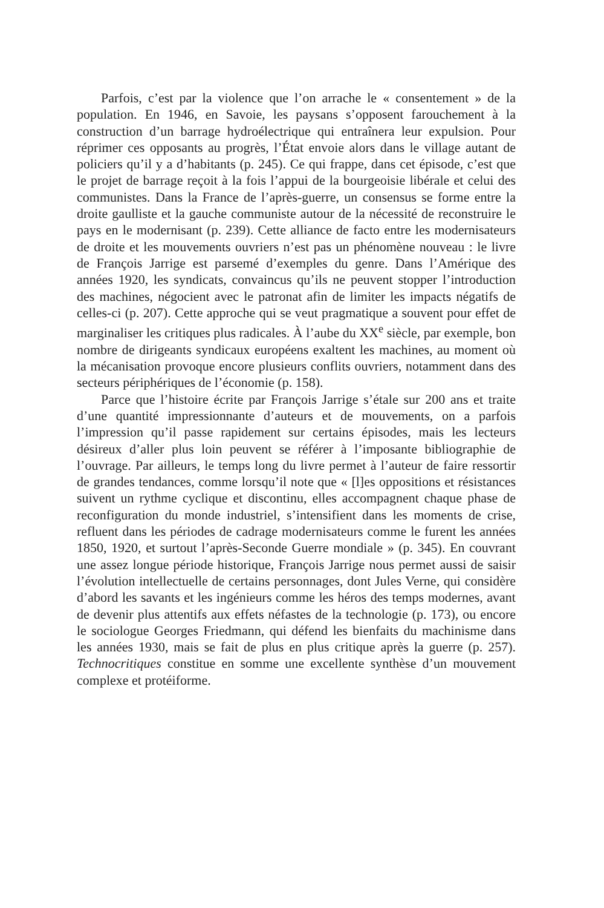Parfois, c’est par la violence que l’on arrache le « consentement » de la population. En 1946, en Savoie, les paysans s’opposent farouchement à la construction d’un barrage hydroélectrique qui entraînera leur expulsion. Pour réprimer ces opposants au progrès, l’État envoie alors dans le village autant de policiers qu’il y a d’habitants (p. 245). Ce qui frappe, dans cet épisode, c’est que le projet de barrage reçoit à la fois l’appui de la bourgeoisie libérale et celui des communistes. Dans la France de l’après-guerre, un consensus se forme entre la droite gaulliste et la gauche communiste autour de la nécessité de reconstruire le pays en le modernisant (p. 239). Cette alliance de facto entre les modernisateurs de droite et les mouvements ouvriers n’est pas un phénomène nouveau : le livre de François Jarrige est parsemé d’exemples du genre. Dans l’Amérique des années 1920, les syndicats, convaincus qu’ils ne peuvent stopper l’introduction des machines, négocient avec le patronat afin de limiter les impacts négatifs de celles-ci (p. 207). Cette approche qui se veut pragmatique a souvent pour effet de marginaliser les critiques plus radicales. À l’aube du XX<sup>e</sup> siècle, par exemple, bon nombre de dirigeants syndicaux européens exaltent les machines, au moment où la mécanisation provoque encore plusieurs conflits ouvriers, notamment dans des secteurs périphériques de l’économie (p. 158).
Parce que l’histoire écrite par François Jarrige s’étale sur 200 ans et traite d’une quantité impressionnante d’auteurs et de mouvements, on a parfois l’impression qu’il passe rapidement sur certains épisodes, mais les lecteurs désireux d’aller plus loin peuvent se référer à l’imposante bibliographie de l’ouvrage. Par ailleurs, le temps long du livre permet à l’auteur de faire ressortir de grandes tendances, comme lorsqu’il note que « [l]es oppositions et résistances suivent un rythme cyclique et discontinu, elles accompagnent chaque phase de reconfiguration du monde industriel, s’intensifient dans les moments de crise, refluent dans les périodes de cadrage modernisateurs comme le furent les années 1850, 1920, et surtout l’après-Seconde Guerre mondiale » (p. 345). En couvrant une assez longue période historique, François Jarrige nous permet aussi de saisir l’évolution intellectuelle de certains personnages, dont Jules Verne, qui considère d’abord les savants et les ingénieurs comme les héros des temps modernes, avant de devenir plus attentifs aux effets néfastes de la technologie (p. 173), ou encore le sociologue Georges Friedmann, qui défend les bienfaits du machinisme dans les années 1930, mais se fait de plus en plus critique après la guerre (p. 257). Technocritiques constitue en somme une excellente synthèse d’un mouvement complexe et protéiforme.